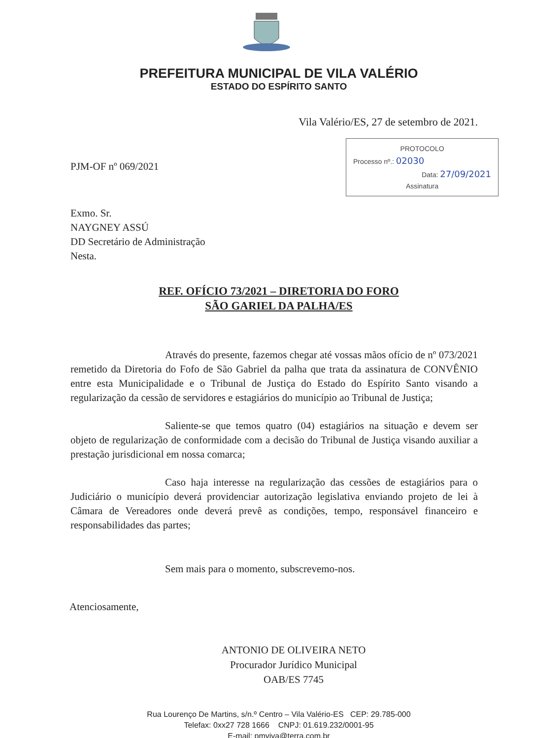PREFEITURA MUNICIPAL DE VILA VALÉRIO
ESTADO DO ESPÍRITO SANTO
Vila Valério/ES, 27 de setembro de 2021.
PJM-OF nº 069/2021
PROTOCOLO
Processo nº.: 02030
Data: 27/09/2021
Assinatura
Exmo. Sr.
NAYGNEY ASSÚ
DD Secretário de Administração
Nesta.
REF. OFÍCIO 73/2021 – DIRETORIA DO FORO
SÃO GARIEL DA PALHA/ES
Através do presente, fazemos chegar até vossas mãos ofício de nº 073/2021 remetido da Diretoria do Fofo de São Gabriel da palha que trata da assinatura de CONVÊNIO entre esta Municipalidade e o Tribunal de Justiça do Estado do Espírito Santo visando a regularização da cessão de servidores e estagiários do município ao Tribunal de Justiça;
Saliente-se que temos quatro (04) estagiários na situação e devem ser objeto de regularização de conformidade com a decisão do Tribunal de Justiça visando auxiliar a prestação jurisdicional em nossa comarca;
Caso haja interesse na regularização das cessões de estagiários para o Judiciário o município deverá providenciar autorização legislativa enviando projeto de lei à Câmara de Vereadores onde deverá prevê as condições, tempo, responsável financeiro e responsabilidades das partes;
Sem mais para o momento, subscrevemo-nos.
Atenciosamente,
ANTONIO DE OLIVEIRA NETO
Procurador Jurídico Municipal
OAB/ES 7745
Rua Lourenço De Martins, s/n.º Centro – Vila Valério-ES CEP: 29.785-000
Telefax: 0xx27 728 1666 CNPJ: 01.619.232/0001-95
E-mail: pmviva@terra.com.br